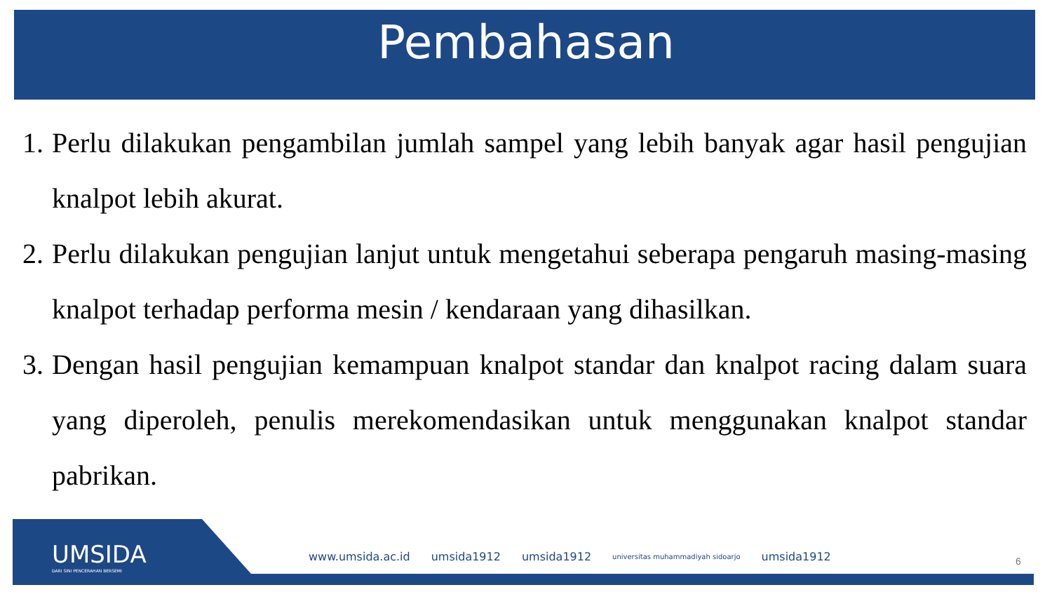Pembahasan
1. Perlu dilakukan pengambilan jumlah sampel yang lebih banyak agar hasil pengujian knalpot lebih akurat.
2. Perlu dilakukan pengujian lanjut untuk mengetahui seberapa pengaruh masing-masing knalpot terhadap performa mesin / kendaraan yang dihasilkan.
3. Dengan hasil pengujian kemampuan knalpot standar dan knalpot racing dalam suara yang diperoleh, penulis merekomendasikan untuk menggunakan knalpot standar pabrikan.
UMSIDA
DARI SINI PENCERAHAN BERSEMI
www.umsida.ac.id umsida1912 umsida1912 universitas muhammadiyah sidoarjo umsida1912
6